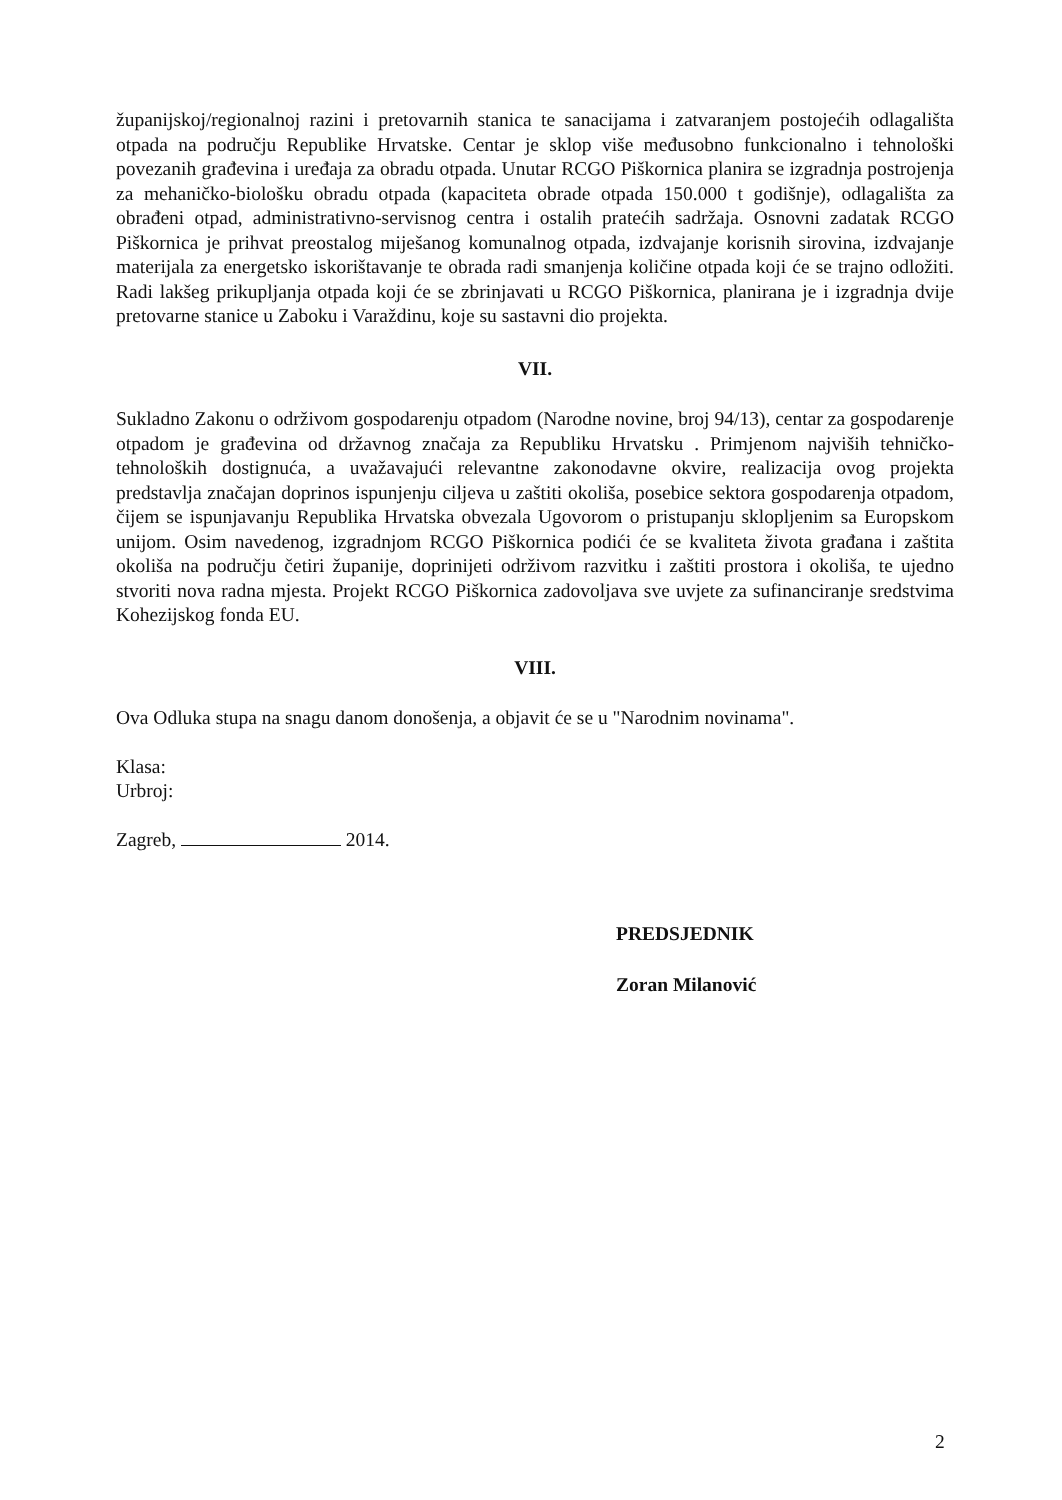županijskoj/regionalnoj razini i pretovarnih stanica te sanacijama i zatvaranjem postojećih odlagališta otpada na području Republike Hrvatske. Centar je sklop više međusobno funkcionalno i tehnološki povezanih građevina i uređaja za obradu otpada. Unutar RCGO Piškornica planira se izgradnja postrojenja za mehaničko-biološku obradu otpada (kapaciteta obrade otpada 150.000 t godišnje), odlagališta za obrađeni otpad, administrativno-servisnog centra i ostalih pratećih sadržaja. Osnovni zadatak RCGO Piškornica je prihvat preostalog miješanog komunalnog otpada, izdvajanje korisnih sirovina, izdvajanje materijala za energetsko iskorištavanje te obrada radi smanjenja količine otpada koji će se trajno odložiti. Radi lakšeg prikupljanja otpada koji će se zbrinjavati u RCGO Piškornica, planirana je i izgradnja dvije pretovarne stanice u Zaboku i Varaždinu, koje su sastavni dio projekta.
VII.
Sukladno Zakonu o održivom gospodarenju otpadom (Narodne novine, broj 94/13), centar za gospodarenje otpadom je građevina od državnog značaja za Republiku Hrvatsku . Primjenom najviših tehničko-tehnoloških dostignuća, a uvažavajući relevantne zakonodavne okvire, realizacija ovog projekta predstavlja značajan doprinos ispunjenju ciljeva u zaštiti okoliša, posebice sektora gospodarenja otpadom, čijem se ispunjavanju Republika Hrvatska obvezala Ugovorom o pristupanju sklopljenim sa Europskom unijom. Osim navedenog, izgradnjom RCGO Piškornica podići će se kvaliteta života građana i zaštita okoliša na području četiri županije, doprinijeti održivom razvitku i zaštiti prostora i okoliša, te ujedno stvoriti nova radna mjesta. Projekt RCGO Piškornica zadovoljava sve uvjete za sufinanciranje sredstvima Kohezijskog fonda EU.
VIII.
Ova Odluka stupa na snagu danom donošenja, a objavit će se u "Narodnim novinama".
Klasa:
Urbroj:
Zagreb, 2014.
PREDSJEDNIK
Zoran Milanović
2